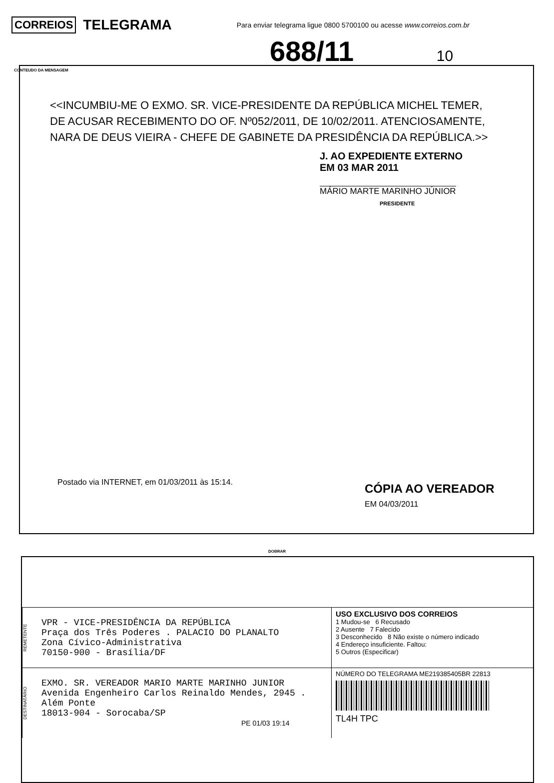CORREIOS TELEGRAMA Para enviar telegrama ligue 0800 5700100 ou acesse www.correios.com.br
688/11 10
CONTEUDO DA MENSAGEM
<<INCUMBIU-ME O EXMO. SR. VICE-PRESIDENTE DA REPÚBLICA MICHEL TEMER, DE ACUSAR RECEBIMENTO DO OF. Nº052/2011, DE 10/02/2011. ATENCIOSAMENTE, NARA DE DEUS VIEIRA - CHEFE DE GABINETE DA PRESIDÊNCIA DA REPÚBLICA.>>
J. AO EXPEDIENTE EXTERNO
EM 03 MAR 2011
MÁRIO MARTE MARINHO JÚNIOR
PRESIDENTE
Postado via INTERNET, em 01/03/2011 às 15:14.
CÓPIA AO VEREADOR
EM 04/03/2011
DOBRAR
REMETENTE
VPR - VICE-PRESIDÊNCIA DA REPÚBLICA
Praça dos Três Poderes . PALACIO DO PLANALTO
Zona Cívico-Administrativa
70150-900 - Brasília/DF
USO EXCLUSIVO DOS CORREIOS
1 Mudou-se 6 Recusado
2 Ausente 7 Falecido
3 Desconhecido 8 Não existe o número indicado
4 Endereço insuficiente. Faltou:
5 Outros (Especificar)
DESTINATÁRIO
EXMO. SR. VEREADOR MARIO MARTE MARINHO JUNIOR
Avenida Engenheiro Carlos Reinaldo Mendes, 2945 .
Além Ponte
18013-904 - Sorocaba/SP
PE 01/03 19:14
NÚMERO DO TELEGRAMA ME219385405BR 22813
TL4H TPC